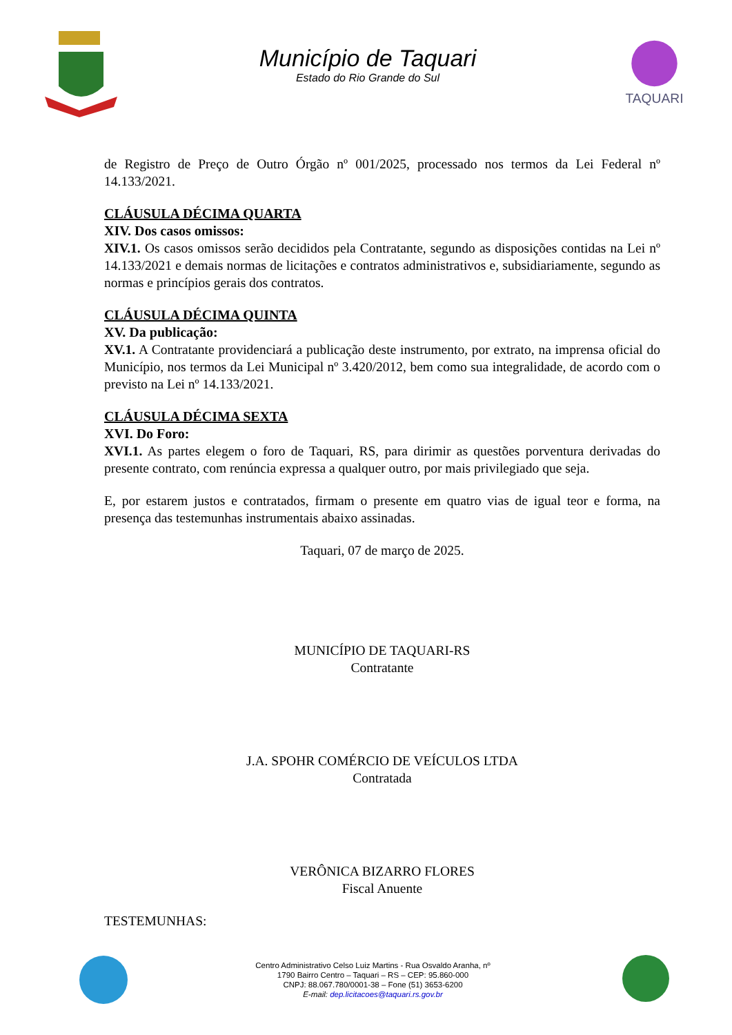Município de Taquari
Estado do Rio Grande do Sul
TAQUARI
de Registro de Preço de Outro Órgão nº 001/2025, processado nos termos da Lei Federal nº 14.133/2021.
CLÁUSULA DÉCIMA QUARTA
XIV. Dos casos omissos:
XIV.1. Os casos omissos serão decididos pela Contratante, segundo as disposições contidas na Lei nº 14.133/2021 e demais normas de licitações e contratos administrativos e, subsidiariamente, segundo as normas e princípios gerais dos contratos.
CLÁUSULA DÉCIMA QUINTA
XV. Da publicação:
XV.1. A Contratante providenciará a publicação deste instrumento, por extrato, na imprensa oficial do Município, nos termos da Lei Municipal nº 3.420/2012, bem como sua integralidade, de acordo com o previsto na Lei nº 14.133/2021.
CLÁUSULA DÉCIMA SEXTA
XVI. Do Foro:
XVI.1. As partes elegem o foro de Taquari, RS, para dirimir as questões porventura derivadas do presente contrato, com renúncia expressa a qualquer outro, por mais privilegiado que seja.
E, por estarem justos e contratados, firmam o presente em quatro vias de igual teor e forma, na presença das testemunhas instrumentais abaixo assinadas.
Taquari, 07 de março de 2025.
MUNICÍPIO DE TAQUARI-RS
Contratante
J.A. SPOHR COMÉRCIO DE VEÍCULOS LTDA
Contratada
VERÔNICA BIZARRO FLORES
Fiscal Anuente
TESTEMUNHAS:
Centro Administrativo Celso Luiz Martins - Rua Osvaldo Aranha, nº
1790 Bairro Centro – Taquari – RS – CEP: 95.860-000
CNPJ: 88.067.780/0001-38 – Fone (51) 3653-6200
E-mail: dep.licitacoes@taquari.rs.gov.br